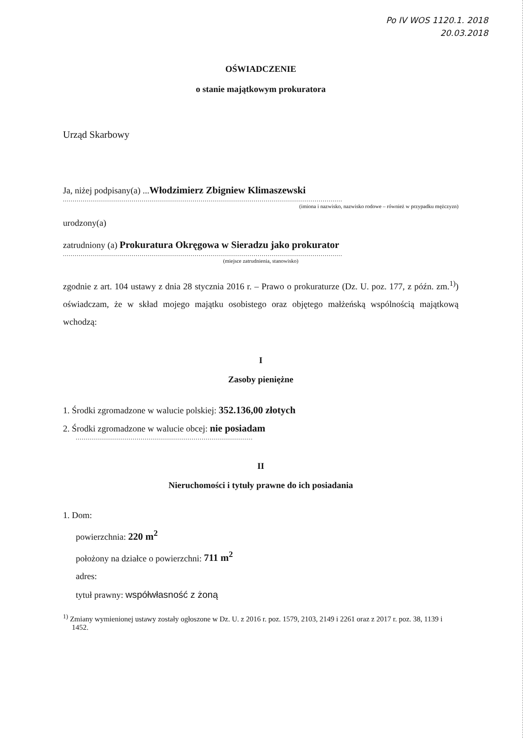Po IV WOS 1120.1. 2018
20.03.2018
OŚWIADCZENIE
o stanie majątkowym prokuratora
Urząd Skarbowy
Ja, niżej podpisany(a) ...Włodzimierz Zbigniew Klimaszewski
..............................................................................................................................................
(imiona i nazwisko, nazwisko rodowe – również w przypadku mężczyzn)
urodzony(a)
zatrudniony (a) Prokuratura Okręgowa w Sieradzu jako prokurator
..............................................................................................................................................
(miejsce zatrudnienia, stanowisko)
zgodnie z art. 104 ustawy z dnia 28 stycznia 2016 r. – Prawo o prokuraturze (Dz. U. poz. 177, z późn. zm.<sup>1)</sup>) oświadczam, że w skład mojego majątku osobistego oraz objętego małżeńską wspólnością majątkową wchodzą:
I
Zasoby pieniężne
1. Środki zgromadzone w walucie polskiej: 352.136,00 złotych
2. Środki zgromadzone w walucie obcej: nie posiadam
..........................................................................................
II
Nieruchomości i tytuły prawne do ich posiadania
1. Dom:
powierzchnia: 220 m<sup>2</sup>
położony na działce o powierzchni: 711 m<sup>2</sup>
adres:
tytuł prawny: współwłasność z żoną
<sup>1)</sup> Zmiany wymienionej ustawy zostały ogłoszone w Dz. U. z 2016 r. poz. 1579, 2103, 2149 i 2261 oraz z 2017 r. poz. 38, 1139 i 1452.